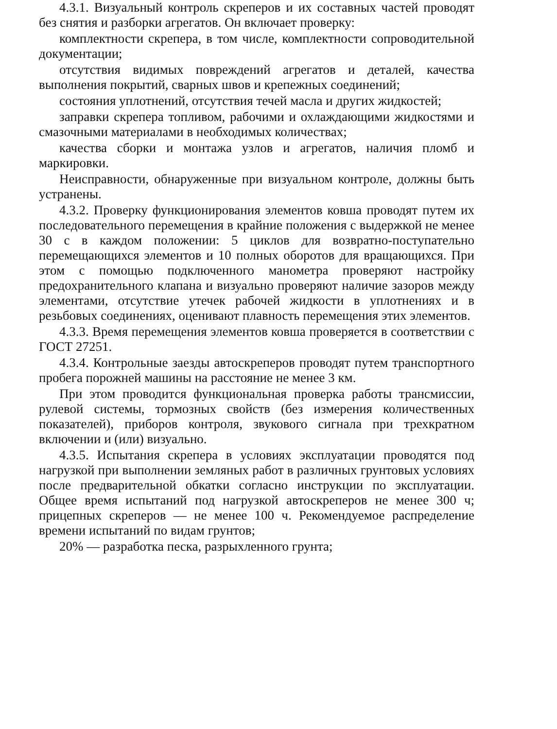4.3.1. Визуальный контроль скреперов и их составных частей проводят без снятия и разборки агрегатов. Он включает проверку:
комплектности скрепера, в том числе, комплектности сопроводительной документации;
отсутствия видимых повреждений агрегатов и деталей, качества выполнения покрытий, сварных швов и крепежных соединений;
состояния уплотнений, отсутствия течей масла и других жидкостей;
заправки скрепера топливом, рабочими и охлаждающими жидкостями и смазочными материалами в необходимых количествах;
качества сборки и монтажа узлов и агрегатов, наличия пломб и маркировки.
Неисправности, обнаруженные при визуальном контроле, должны быть устранены.
4.3.2. Проверку функционирования элементов ковша проводят путем их последовательного перемещения в крайние положения с выдержкой не менее 30 с в каждом положении: 5 циклов для возвратно-поступательно перемещающихся элементов и 10 полных оборотов для вращающихся. При этом с помощью подключенного манометра проверяют настройку предохранительного клапана и визуально проверяют наличие зазоров между элементами, отсутствие утечек рабочей жидкости в уплотнениях и в резьбовых соединениях, оценивают плавность перемещения этих элементов.
4.3.3. Время перемещения элементов ковша проверяется в соответствии с ГОСТ 27251.
4.3.4. Контрольные заезды автоскреперов проводят путем транспортного пробега порожней машины на расстояние не менее 3 км.
При этом проводится функциональная проверка работы трансмиссии, рулевой системы, тормозных свойств (без измерения количественных показателей), приборов контроля, звукового сигнала при трехкратном включении и (или) визуально.
4.3.5. Испытания скрепера в условиях эксплуатации проводятся под нагрузкой при выполнении земляных работ в различных грунтовых условиях после предварительной обкатки согласно инструкции по эксплуатации. Общее время испытаний под нагрузкой автоскреперов не менее 300 ч; прицепных скреперов — не менее 100 ч. Рекомендуемое распределение времени испытаний по видам грунтов;
20% — разработка песка, разрыхленного грунта;